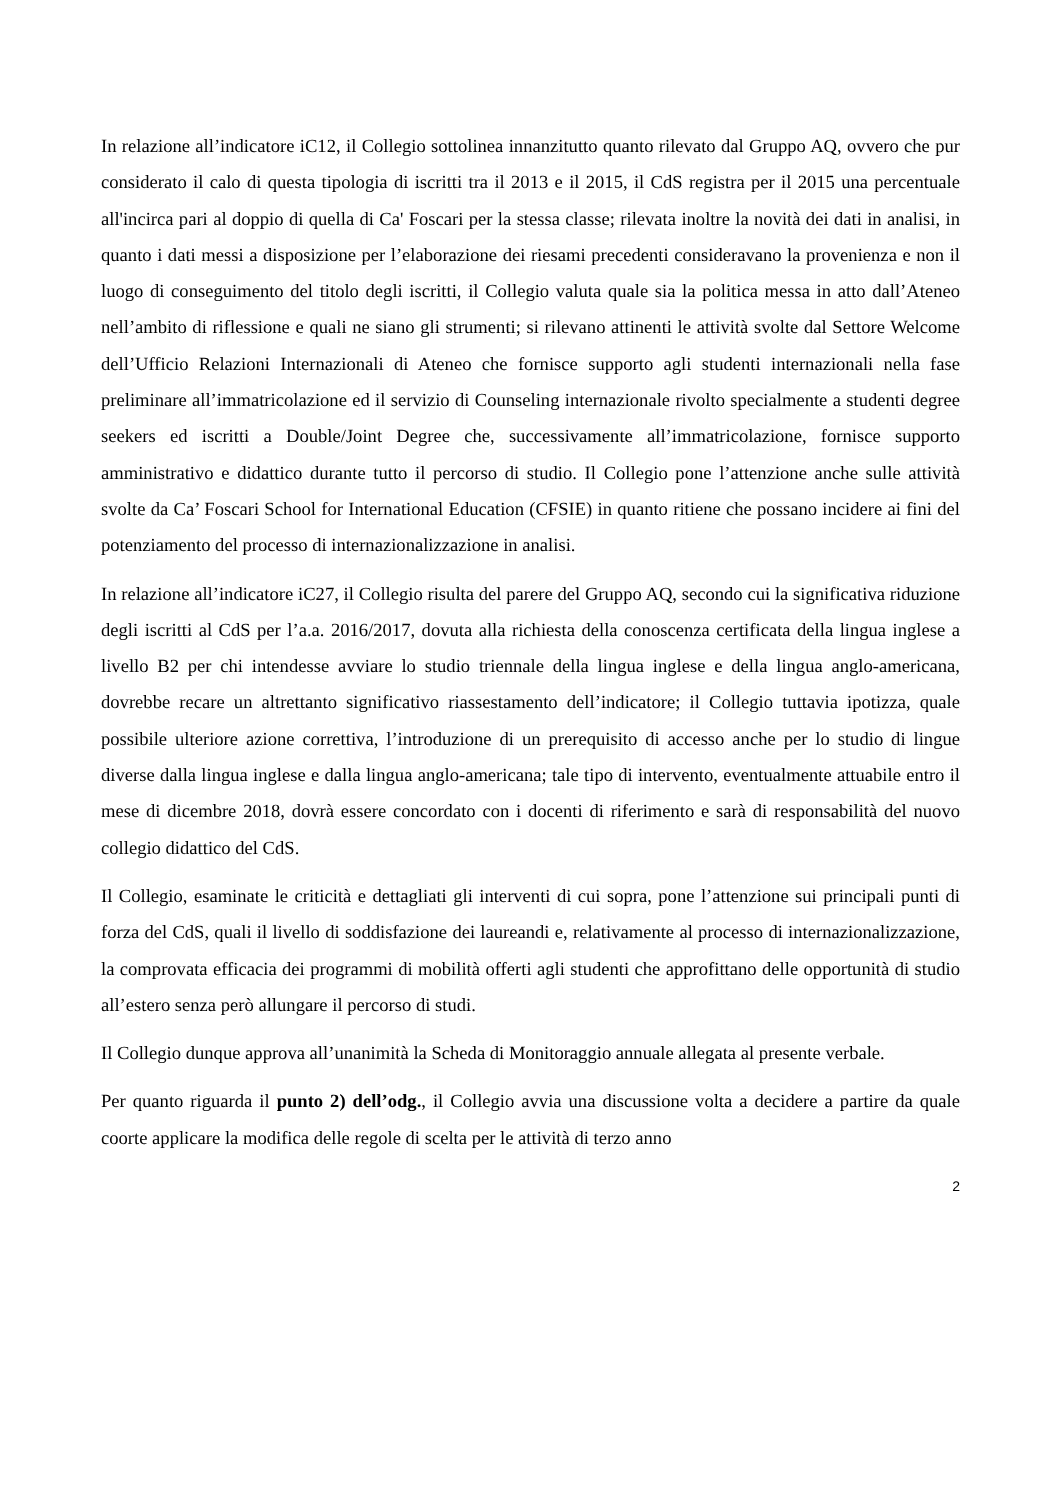In relazione all’indicatore iC12, il Collegio sottolinea innanzitutto quanto rilevato dal Gruppo AQ, ovvero che pur considerato il calo di questa tipologia di iscritti tra il 2013 e il 2015, il CdS registra per il 2015 una percentuale all'incirca pari al doppio di quella di Ca' Foscari per la stessa classe; rilevata inoltre la novità dei dati in analisi, in quanto i dati messi a disposizione per l’elaborazione dei riesami precedenti consideravano la provenienza e non il luogo di conseguimento del titolo degli iscritti, il Collegio valuta quale sia la politica messa in atto dall’Ateneo nell’ambito di riflessione e quali ne siano gli strumenti; si rilevano attinenti le attività svolte dal Settore Welcome dell’Ufficio Relazioni Internazionali di Ateneo che fornisce supporto agli studenti internazionali nella fase preliminare all’immatricolazione ed il servizio di Counseling internazionale rivolto specialmente a studenti degree seekers ed iscritti a Double/Joint Degree che, successivamente all’immatricolazione, fornisce supporto amministrativo e didattico durante tutto il percorso di studio. Il Collegio pone l’attenzione anche sulle attività svolte da Ca’ Foscari School for International Education (CFSIE) in quanto ritiene che possano incidere ai fini del potenziamento del processo di internazionalizzazione in analisi.
In relazione all’indicatore iC27, il Collegio risulta del parere del Gruppo AQ, secondo cui la significativa riduzione degli iscritti al CdS per l’a.a. 2016/2017, dovuta alla richiesta della conoscenza certificata della lingua inglese a livello B2 per chi intendesse avviare lo studio triennale della lingua inglese e della lingua anglo-americana, dovrebbe recare un altrettanto significativo riassestamento dell’indicatore; il Collegio tuttavia ipotizza, quale possibile ulteriore azione correttiva, l’introduzione di un prerequisito di accesso anche per lo studio di lingue diverse dalla lingua inglese e dalla lingua anglo-americana; tale tipo di intervento, eventualmente attuabile entro il mese di dicembre 2018, dovrà essere concordato con i docenti di riferimento e sarà di responsabilità del nuovo collegio didattico del CdS.
Il Collegio, esaminate le criticità e dettagliati gli interventi di cui sopra, pone l’attenzione sui principali punti di forza del CdS, quali il livello di soddisfazione dei laureandi e, relativamente al processo di internazionalizzazione, la comprovata efficacia dei programmi di mobilità offerti agli studenti che approfittano delle opportunità di studio all’estero senza però allungare il percorso di studi.
Il Collegio dunque approva all’unanimità la Scheda di Monitoraggio annuale allegata al presente verbale.
Per quanto riguarda il punto 2) dell’odg., il Collegio avvia una discussione volta a decidere a partire da quale coorte applicare la modifica delle regole di scelta per le attività di terzo anno
2